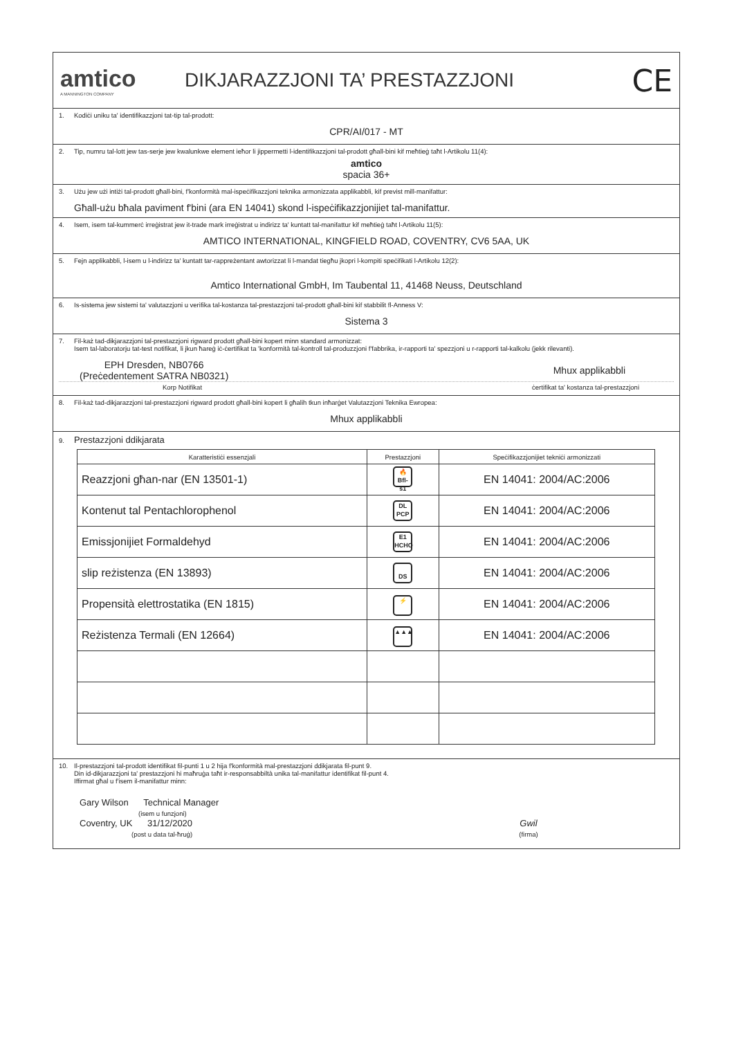amtico
A MANNINGTON COMPANY
DIKJARAZZJONI TA’ PRESTAZZJONI
CE
1. Kodiċi uniku ta' identifikazzjoni tat-tip tal-prodott:
CPR/AI/017 - MT
2. Tip, numru tal-lott jew tas-serje jew kwalunkwe element ieħor li jippermetti l-identifikazzjoni tal-prodott għall-bini kif meħtieġ taħt l-Artikolu 11(4):
amtico
spacia 36+
3. Użu jew użi intiżi tal-prodott għall-bini, f'konformità mal-ispeċifikazzjoni teknika armonizzata applikabbli, kif previst mill-manifattur:
Għall-użu bħala paviment f'bini (ara EN 14041) skond l-ispeċifikazzjonijiet tal-manifattur.
4. Isem, isem tal-kummerċ irreġistrat jew it-trade mark irreġistrat u indirizz ta' kuntatt tal-manifattur kif meħtieġ taħt l-Artikolu 11(5):
AMTICO INTERNATIONAL, KINGFIELD ROAD, COVENTRY, CV6 5AA, UK
5. Fejn applikabbli, l-isem u l-indirizz ta' kuntatt tar-rappreżentant awtorizzat li l-mandat tiegħu jkopri l-kompiti speċifikati l-Artikolu 12(2):
Amtico International GmbH, Im Taubental 11, 41468 Neuss, Deutschland
6. Is-sistema jew sistemi ta' valutazzjoni u verifika tal-kostanza tal-prestazzjoni tal-prodott għall-bini kif stabbilit fl-Anness V:
Sistema 3
7. Fil-każ tad-dikjarazzjoni tal-prestazzjoni rigward prodott għall-bini kopert minn standard armonizzat:
Isem tal-laboratorju tat-test notifikat, li jkun ħareġ iċ-ċertifikat ta 'konformità tal-kontroll tal-produzzjoni f'fabbrika, ir-rapporti ta' spezzjoni u r-rapporti tal-kalkolu (jekk rilevanti).
EPH Dresden, NB0766
(Preċedentement SATRA NB0321)
Mhux applikabbli
Korp Notifikat ċertifikat ta' kostanza tal-prestazzjoni
8. Fil-każ tad-dikjarazzjoni tal-prestazzjoni rigward prodott għall-bini kopert li għalih tkun inħarġet Valutazzjoni Teknika Ewropea:
Mhux applikabbli
9. Prestazzjoni ddikjarata
| Karatteristiċi essenzjali | Prestazzjoni | Speċifikazzjonijiet tekniċi armonizzati |
| --- | --- | --- |
| Reazzjoni għan-nar (EN 13501-1) | 🔥 Bfl-s1 | EN 14041: 2004/AC:2006 |
| Kontenut tal Pentachlorophenol | DL PCP | EN 14041: 2004/AC:2006 |
| Emissjonijiet Formaldehyd | E1 HCHO | EN 14041: 2004/AC:2006 |
| slip reżistenza (EN 13893) | DS | EN 14041: 2004/AC:2006 |
| Propensità elettrostatika (EN 1815) | ⚡ | EN 14041: 2004/AC:2006 |
| Reżistenza Termali (EN 12664) | ▲▲▲ | EN 14041: 2004/AC:2006 |
10. Il-prestazzjoni tal-prodott identifikat fil-punti 1 u 2 hija f'konformità mal-prestazzjoni ddikjarata fil-punt 9.
Din id-dikjarazzjoni ta' prestazzjoni hi maħruġa taħt ir-responsabbiltà unika tal-manifattur identifikat fil-punt 4.
Iffirmat għal u f'isem il-manifattur minn:
Gary Wilson Technical Manager
(isem u funzjoni)
Coventry, UK 31/12/2020
(post u data tal-ħruġ)
Gwil
(firma)